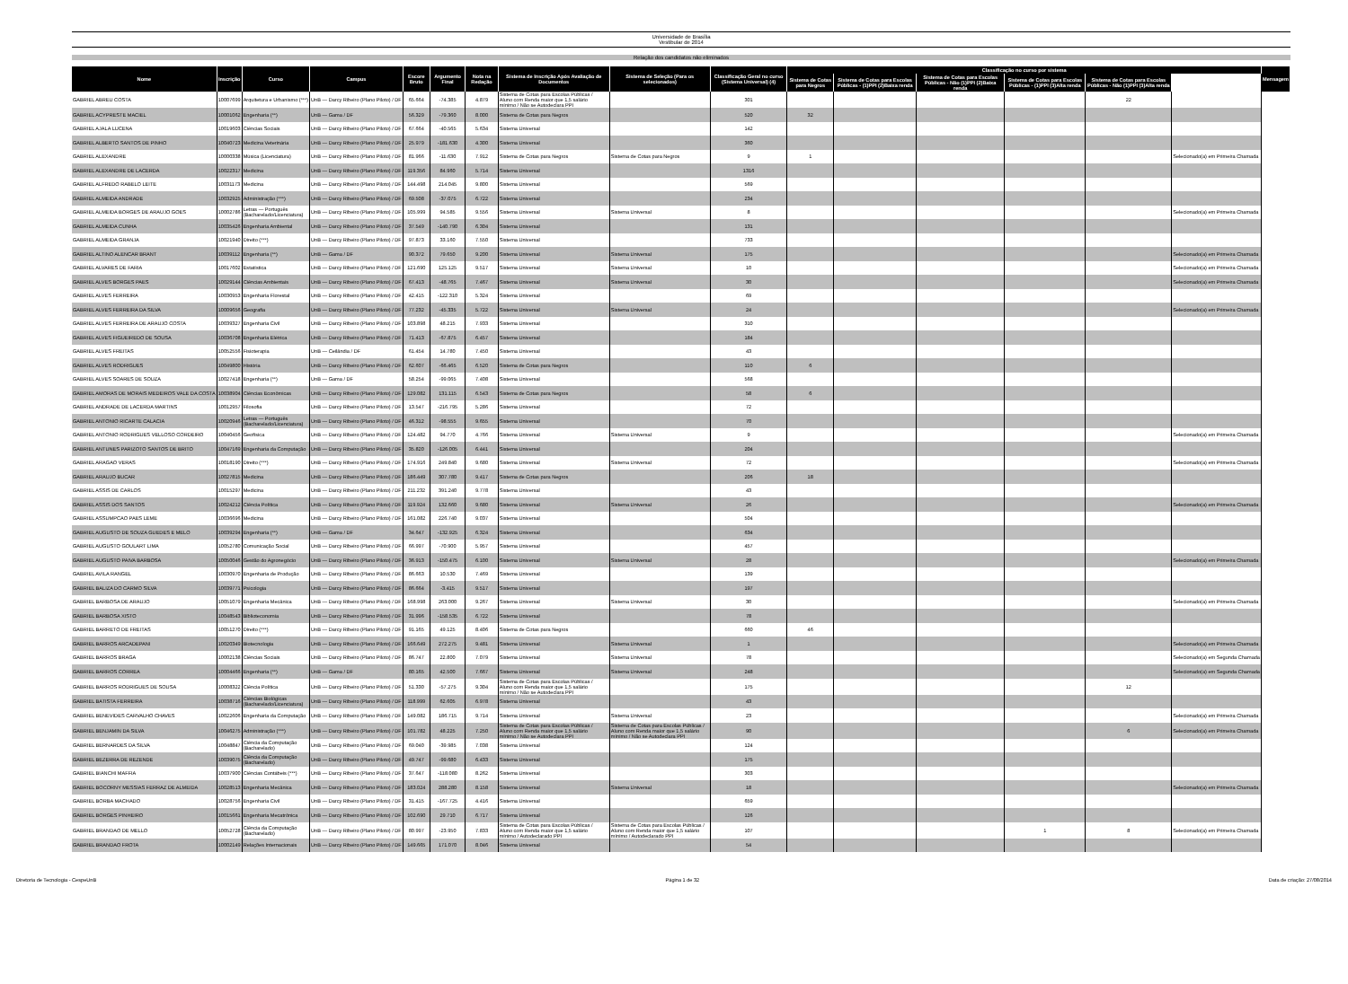Universidade de Brasília
Vestibular de 2014
Relação dos candidatos não eliminados
| Nome | Inscrição | Curso | Campus | Escore Bruto | Argumento Final | Nota na Redação | Sistema de Inscrição Após Avaliação de Documentos | Sistema de Seleção (Para os selecionados) | Classificação Geral no curso (Sistema Universal) (4) | Classificação no curso por sistema | | | | | | Mensagem |
| --- | --- | --- | --- | --- | --- | --- | --- | --- | --- | --- | --- | --- | --- | --- | --- | --- |
| | | | | | | | | | | Sistema de Cotas para Negros | Sistema de Cotas para Escolas Públicas - (1)PPI (2)Baixa renda | Sistema de Cotas para Escolas Públicas - Não (1)PPI (2)Baixa renda | Sistema de Cotas para Escolas Públicas - (1)PPI (3)Alta renda | Sistema de Cotas para Escolas Públicas - Não (1)PPI (3)Alta renda | | |
| GABRIEL ABREU COSTA | 10007699 | Arquitetura e Urbanismo (***) | UnB — Darcy Ribeiro (Plano Piloto) / DF | 65.664 | -74.385 | 4.879 | Sistema de Cotas para Escolas Públicas / Aluno com Renda maior que 1,5 salário mínimo / Não se Autodeclara PPI | | 301 | | | | | 22 | | |
| GABRIEL ACYPRESTE MACIEL | 10001062 | Engenharia (**) | UnB — Gama / DF | 56.329 | -79.360 | 8.000 | Sistema de Cotas para Negros | | 520 | 32 | | | | | | |
| GABRIEL AJALA LUCENA | 10019603 | Ciências Sociais | UnB — Darcy Ribeiro (Plano Piloto) / DF | 67.664 | -40.565 | 5.634 | Sistema Universal | | 142 | | | | | | | |
| GABRIEL ALBERTO SANTOS DE PINHO | 10040723 | Medicina Veterinária | UnB — Darcy Ribeiro (Plano Piloto) / DF | 25.979 | -181.630 | 4.300 | Sistema Universal | | 360 | | | | | | | |
| GABRIEL ALEXANDRE | 10000338 | Música (Licenciatura) | UnB — Darcy Ribeiro (Plano Piloto) / DF | 81.966 | -11.630 | 7.912 | Sistema de Cotas para Negros | Sistema de Cotas para Negros | 9 | 1 | | | | | Selecionado(a) em Primeira Chamada | |
| GABRIEL ALEXANDRE DE LACERDA | 10022317 | Medicina | UnB — Darcy Ribeiro (Plano Piloto) / DF | 119.356 | 84.960 | 5.714 | Sistema Universal | | 1316 | | | | | | | |
| GABRIEL ALFREDO RABELO LEITE | 10031173 | Medicina | UnB — Darcy Ribeiro (Plano Piloto) / DF | 144.498 | 214.045 | 9.800 | Sistema Universal | | 569 | | | | | | | |
| GABRIEL ALMEIDA ANDRADE | 10032925 | Administração (***) | UnB — Darcy Ribeiro (Plano Piloto) / DF | 69.508 | -37.075 | 6.722 | Sistema Universal | | 234 | | | | | | | |
| GABRIEL ALMEIDA BORGES DE ARAUJO GOES | 10002786 | Letras — Português (Bacharelado/Licenciatura) | UnB — Darcy Ribeiro (Plano Piloto) / DF | 105.999 | 94.585 | 9.556 | Sistema Universal | Sistema Universal | 8 | | | | | | Selecionado(a) em Primeira Chamada | |
| GABRIEL ALMEIDA CUNHA | 10035426 | Engenharia Ambiental | UnB — Darcy Ribeiro (Plano Piloto) / DF | 37.549 | -140.790 | 6.304 | Sistema Universal | | 131 | | | | | | | |
| GABRIEL ALMEIDA GRANJA | 10021940 | Direito (***) | UnB — Darcy Ribeiro (Plano Piloto) / DF | 97.873 | 33.160 | 7.550 | Sistema Universal | | 733 | | | | | | | |
| GABRIEL ALTINO ALENCAR BRANT | 10039112 | Engenharia (**) | UnB — Gama / DF | 90.372 | 79.650 | 9.200 | Sistema Universal | Sistema Universal | 175 | | | | | | Selecionado(a) em Primeira Chamada | |
| GABRIEL ALVARES DE FARIA | 10017602 | Estatística | UnB — Darcy Ribeiro (Plano Piloto) / DF | 121.690 | 125.125 | 9.517 | Sistema Universal | Sistema Universal | 10 | | | | | | Selecionado(a) em Primeira Chamada | |
| GABRIEL ALVES BORGES PAES | 10029144 | Ciências Ambientais | UnB — Darcy Ribeiro (Plano Piloto) / DF | 67.413 | -48.765 | 7.467 | Sistema Universal | Sistema Universal | 30 | | | | | | Selecionado(a) em Primeira Chamada | |
| GABRIEL ALVES FERREIRA | 10030953 | Engenharia Florestal | UnB — Darcy Ribeiro (Plano Piloto) / DF | 42.415 | -122.310 | 5.324 | Sistema Universal | | 69 | | | | | | | |
| GABRIEL ALVES FERREIRA DA SILVA | 10009656 | Geografia | UnB — Darcy Ribeiro (Plano Piloto) / DF | 77.232 | -45.335 | 5.722 | Sistema Universal | Sistema Universal | 24 | | | | | | Selecionado(a) em Primeira Chamada | |
| GABRIEL ALVES FERREIRA DE ARAUJO COSTA | 10039327 | Engenharia Civil | UnB — Darcy Ribeiro (Plano Piloto) / DF | 103.898 | 48.215 | 7.933 | Sistema Universal | | 310 | | | | | | | |
| GABRIEL ALVES FIGUEIREDO DE SOUSA | 10036708 | Engenharia Elétrica | UnB — Darcy Ribeiro (Plano Piloto) / DF | 71.413 | -67.875 | 6.457 | Sistema Universal | | 184 | | | | | | | |
| GABRIEL ALVES FREITAS | 10052556 | Fisioterapia | UnB — Ceilândia / DF | 61.454 | 14.780 | 7.450 | Sistema Universal | | 43 | | | | | | | |
| GABRIEL ALVES RODRIGUES | 10049800 | História | UnB — Darcy Ribeiro (Plano Piloto) / DF | 62.607 | -66.465 | 6.520 | Sistema de Cotas para Negros | | 110 | 6 | | | | | | |
| GABRIEL ALVES SOARES DE SOUZA | 10027418 | Engenharia (**) | UnB — Gama / DF | 58.254 | -99.065 | 7.408 | Sistema Universal | | 568 | | | | | | | |
| GABRIEL AMORAS DE MORAIS MEDEIROS VALE DA COSTA | 10038904 | Ciências Econômicas | UnB — Darcy Ribeiro (Plano Piloto) / DF | 129.082 | 131.115 | 6.543 | Sistema de Cotas para Negros | | 58 | 6 | | | | | | |
| GABRIEL ANDRADE DE LACERDA MARTINS | 10012957 | Filosofia | UnB — Darcy Ribeiro (Plano Piloto) / DF | 13.547 | -216.795 | 5.286 | Sistema Universal | | 72 | | | | | | | |
| GABRIEL ANTONIO RICARTE CALACIA | 10020946 | Letras — Português (Bacharelado/Licenciatura) | UnB — Darcy Ribeiro (Plano Piloto) / DF | 46.312 | -98.555 | 9.655 | Sistema Universal | | 70 | | | | | | | |
| GABRIEL ANTONIO RODRIGUES VELLOSO CORDEIRO | 10040456 | Geofísica | UnB — Darcy Ribeiro (Plano Piloto) / DF | 124.482 | 94.770 | 4.766 | Sistema Universal | Sistema Universal | 9 | | | | | | Selecionado(a) em Primeira Chamada | |
| GABRIEL ANTUNES PARIZOTO SANTOS DE BRITO | 10047169 | Engenharia da Computação | UnB — Darcy Ribeiro (Plano Piloto) / DF | 35.820 | -126.005 | 6.441 | Sistema Universal | | 204 | | | | | | | |
| GABRIEL ARAGAO VERAS | 10018190 | Direito (***) | UnB — Darcy Ribeiro (Plano Piloto) / DF | 174.916 | 249.840 | 9.680 | Sistema Universal | Sistema Universal | 72 | | | | | | Selecionado(a) em Primeira Chamada | |
| GABRIEL ARAUJO BUCAR | 10027815 | Medicina | UnB — Darcy Ribeiro (Plano Piloto) / DF | 186.449 | 307.780 | 9.417 | Sistema de Cotas para Negros | | 206 | 18 | | | | | | |
| GABRIEL ASSIS DE CARLOS | 10015297 | Medicina | UnB — Darcy Ribeiro (Plano Piloto) / DF | 211.232 | 391.240 | 9.778 | Sistema Universal | | 43 | | | | | | | |
| GABRIEL ASSIS DOS SANTOS | 10024212 | Ciência Política | UnB — Darcy Ribeiro (Plano Piloto) / DF | 119.924 | 132.660 | 9.680 | Sistema Universal | Sistema Universal | 26 | | | | | | Selecionado(a) em Primeira Chamada | |
| GABRIEL ASSUMPCAO PAES LEME | 10036696 | Medicina | UnB — Darcy Ribeiro (Plano Piloto) / DF | 161.082 | 226.740 | 9.037 | Sistema Universal | | 504 | | | | | | | |
| GABRIEL AUGUSTO DE SOUZA GUEDES E MELO | 10039294 | Engenharia (**) | UnB — Gama / DF | 34.647 | -132.925 | 6.324 | Sistema Universal | | 634 | | | | | | | |
| GABRIEL AUGUSTO GOULART LIMA | 10052780 | Comunicação Social | UnB — Darcy Ribeiro (Plano Piloto) / DF | 66.997 | -70.900 | 5.957 | Sistema Universal | | 457 | | | | | | | |
| GABRIEL AUGUSTO PAIVA BARBOSA | 10050046 | Gestão do Agronegócio | UnB — Darcy Ribeiro (Plano Piloto) / DF | 36.913 | -150.475 | 6.100 | Sistema Universal | Sistema Universal | 28 | | | | | | Selecionado(a) em Primeira Chamada | |
| GABRIEL AVILA RANGEL | 10030970 | Engenharia de Produção | UnB — Darcy Ribeiro (Plano Piloto) / DF | 86.663 | 10.530 | 7.469 | Sistema Universal | | 139 | | | | | | | |
| GABRIEL BALIZA DO CARMO SILVA | 10039771 | Psicologia | UnB — Darcy Ribeiro (Plano Piloto) / DF | 86.664 | -3.415 | 9.517 | Sistema Universal | | 197 | | | | | | | |
| GABRIEL BARBOSA DE ARAUJO | 10051079 | Engenharia Mecânica | UnB — Darcy Ribeiro (Plano Piloto) / DF | 168.998 | 263.000 | 9.267 | Sistema Universal | Sistema Universal | 30 | | | | | | Selecionado(a) em Primeira Chamada | |
| GABRIEL BARBOSA XISTO | 10048543 | Biblioteconomia | UnB — Darcy Ribeiro (Plano Piloto) / DF | 31.996 | -158.535 | 6.722 | Sistema Universal | | 78 | | | | | | | |
| GABRIEL BARRETO DE FREITAS | 10051270 | Direito (***) | UnB — Darcy Ribeiro (Plano Piloto) / DF | 91.165 | 49.125 | 8.406 | Sistema de Cotas para Negros | | 660 | 46 | | | | | | |
| GABRIEL BARROS ARCADEPANI | 10020349 | Biotecnologia | UnB — Darcy Ribeiro (Plano Piloto) / DF | 166.649 | 272.275 | 9.481 | Sistema Universal | Sistema Universal | 1 | | | | | | Selecionado(a) em Primeira Chamada | |
| GABRIEL BARROS BRAGA | 10002138 | Ciências Sociais | UnB — Darcy Ribeiro (Plano Piloto) / DF | 86.747 | 22.800 | 7.079 | Sistema Universal | Sistema Universal | 78 | | | | | | Selecionado(a) em Segunda Chamada | |
| GABRIEL BARROS CORREA | 10004466 | Engenharia (**) | UnB — Gama / DF | 80.165 | 42.500 | 7.667 | Sistema Universal | Sistema Universal | 248 | | | | | | Selecionado(a) em Segunda Chamada | |
| GABRIEL BARROS RODRIGUES DE SOUSA | 10008322 | Ciência Política | UnB — Darcy Ribeiro (Plano Piloto) / DF | 51.330 | -57.275 | 9.304 | Sistema de Cotas para Escolas Públicas / Aluno com Renda maior que 1,5 salário mínimo / Não se Autodeclara PPI | | 175 | | | | | 12 | | |
| GABRIEL BATISTA FERREIRA | 10038716 | Ciências Biológicas (Bacharelado/Licenciatura) | UnB — Darcy Ribeiro (Plano Piloto) / DF | 118.999 | 62.605 | 6.978 | Sistema Universal | | 43 | | | | | | | |
| GABRIEL BENEVIDES CARVALHO CHAVES | 10022606 | Engenharia da Computação | UnB — Darcy Ribeiro (Plano Piloto) / DF | 149.082 | 186.715 | 9.714 | Sistema Universal | Sistema Universal | 23 | | | | | | Selecionado(a) em Primeira Chamada | |
| GABRIEL BENJAMIN DA SILVA | 10046275 | Administração (***) | UnB — Darcy Ribeiro (Plano Piloto) / DF | 101.782 | 48.225 | 7.250 | Sistema de Cotas para Escolas Públicas / Aluno com Renda maior que 1,5 salário mínimo / Não se Autodeclara PPI | Sistema de Cotas para Escolas Públicas / Aluno com Renda maior que 1,5 salário mínimo / Não se Autodeclara PPI | 90 | | | | | 6 | Selecionado(a) em Primeira Chamada | |
| GABRIEL BERNARDES DA SILVA | 10048847 | Ciência da Computação (Bacharelado) | UnB — Darcy Ribeiro (Plano Piloto) / DF | 69.040 | -39.985 | 7.038 | Sistema Universal | | 124 | | | | | | | |
| GABRIEL BEZERRA DE REZENDE | 10039075 | Ciência da Computação (Bacharelado) | UnB — Darcy Ribeiro (Plano Piloto) / DF | 49.747 | -99.680 | 6.433 | Sistema Universal | | 175 | | | | | | | |
| GABRIEL BIANCHI MAFFIA | 10037900 | Ciências Contábeis (***) | UnB — Darcy Ribeiro (Plano Piloto) / DF | 37.647 | -118.080 | 8.262 | Sistema Universal | | 303 | | | | | | | |
| GABRIEL BOCORNY MESSIAS FERRAZ DE ALMEIDA | 10028513 | Engenharia Mecânica | UnB — Darcy Ribeiro (Plano Piloto) / DF | 183.024 | 288.280 | 8.158 | Sistema Universal | Sistema Universal | 18 | | | | | | Selecionado(a) em Primeira Chamada | |
| GABRIEL BORBA MACHADO | 10028756 | Engenharia Civil | UnB — Darcy Ribeiro (Plano Piloto) / DF | 31.415 | -167.725 | 4.416 | Sistema Universal | | 659 | | | | | | | |
| GABRIEL BORGES PINHEIRO | 10015661 | Engenharia Mecatrônica | UnB — Darcy Ribeiro (Plano Piloto) / DF | 102.690 | 29.710 | 6.717 | Sistema Universal | | 126 | | | | | | | |
| GABRIEL BRANDAO DE MELLO | 10052728 | Ciência da Computação (Bacharelado) | UnB — Darcy Ribeiro (Plano Piloto) / DF | 80.997 | -23.950 | 7.833 | Sistema de Cotas para Escolas Públicas / Aluno com Renda maior que 1,5 salário mínimo / Autodeclarado PPI | Sistema de Cotas para Escolas Públicas / Aluno com Renda maior que 1,5 salário mínimo / Autodeclarado PPI | 107 | | | | 1 | 8 | Selecionado(a) em Primeira Chamada | |
| GABRIEL BRANDAO FROTA | 10002149 | Relações Internacionais | UnB — Darcy Ribeiro (Plano Piloto) / DF | 149.665 | 171.070 | 8.046 | Sistema Universal | | 54 | | | | | | | |
Diretoria de Tecnologia - CespeUnB Página 1 de 32 Data de criação: 27/08/2014